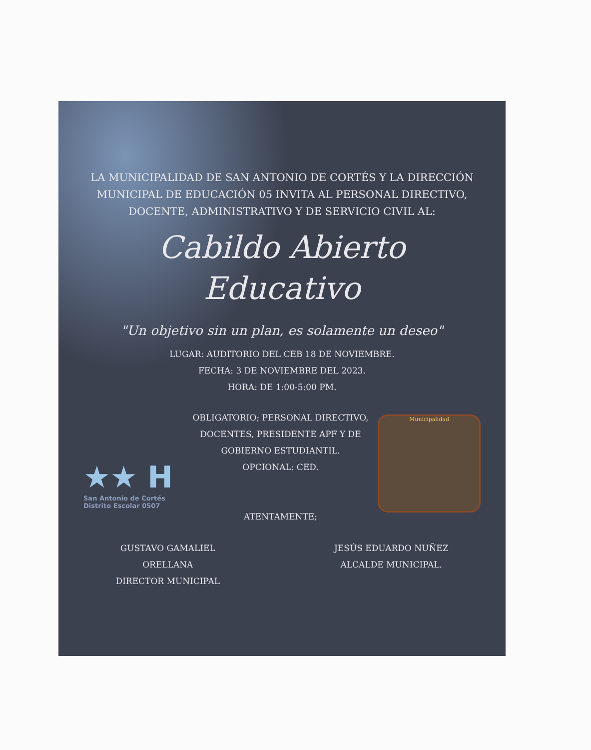LA MUNICIPALIDAD DE SAN ANTONIO DE CORTÉS Y LA DIRECCIÓN MUNICIPAL DE EDUCACIÓN 05 INVITA AL PERSONAL DIRECTIVO, DOCENTE, ADMINISTRATIVO Y DE SERVICIO CIVIL AL:
Cabildo Abierto
Educativo
"Un objetivo sin un plan, es solamente un deseo"
LUGAR: AUDITORIO DEL CEB 18 DE NOVIEMBRE.
FECHA: 3 DE NOVIEMBRE DEL 2023.
HORA: DE 1:00-5:00 PM.
★★ H
San Antonio de Cortés
Distrito Escolar 0507
OBLIGATORIO; PERSONAL DIRECTIVO, DOCENTES, PRESIDENTE APF Y DE GOBIERNO ESTUDIANTIL.
OPCIONAL: CED.
ATENTAMENTE;
Municipalidad
GUSTAVO GAMALIEL
ORELLANA
DIRECTOR MUNICIPAL
JESÚS EDUARDO NUÑEZ
ALCALDE MUNICIPAL.